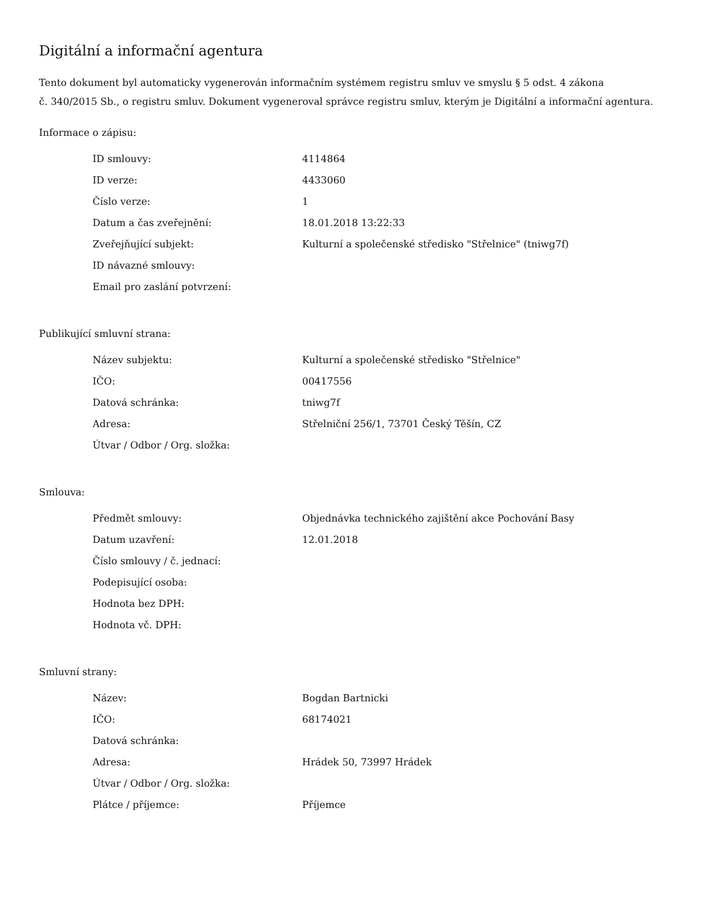Digitální a informační agentura
Tento dokument byl automaticky vygenerován informačním systémem registru smluv ve smyslu § 5 odst. 4 zákona
č. 340/2015 Sb., o registru smluv. Dokument vygeneroval správce registru smluv, kterým je Digitální a informační agentura.
Informace o zápisu:
| ID smlouvy: | 4114864 |
| ID verze: | 4433060 |
| Číslo verze: | 1 |
| Datum a čas zveřejnění: | 18.01.2018 13:22:33 |
| Zveřejňující subjekt: | Kulturní a společenské středisko "Střelnice" (tniwg7f) |
| ID návazné smlouvy: | |
| Email pro zaslání potvrzení: | |
Publikující smluvní strana:
| Název subjektu: | Kulturní a společenské středisko "Střelnice" |
| IČO: | 00417556 |
| Datová schránka: | tniwg7f |
| Adresa: | Střelniční 256/1, 73701 Český Těšín, CZ |
| Útvar / Odbor / Org. složka: | |
Smlouva:
| Předmět smlouvy: | Objednávka technického zajištění akce Pochování Basy |
| Datum uzavření: | 12.01.2018 |
| Číslo smlouvy / č. jednací: | |
| Podepisující osoba: | |
| Hodnota bez DPH: | |
| Hodnota vč. DPH: | |
Smluvní strany:
| Název: | Bogdan Bartnicki |
| IČO: | 68174021 |
| Datová schránka: | |
| Adresa: | Hrádek 50, 73997 Hrádek |
| Útvar / Odbor / Org. složka: | |
| Plátce / příjemce: | Příjemce |